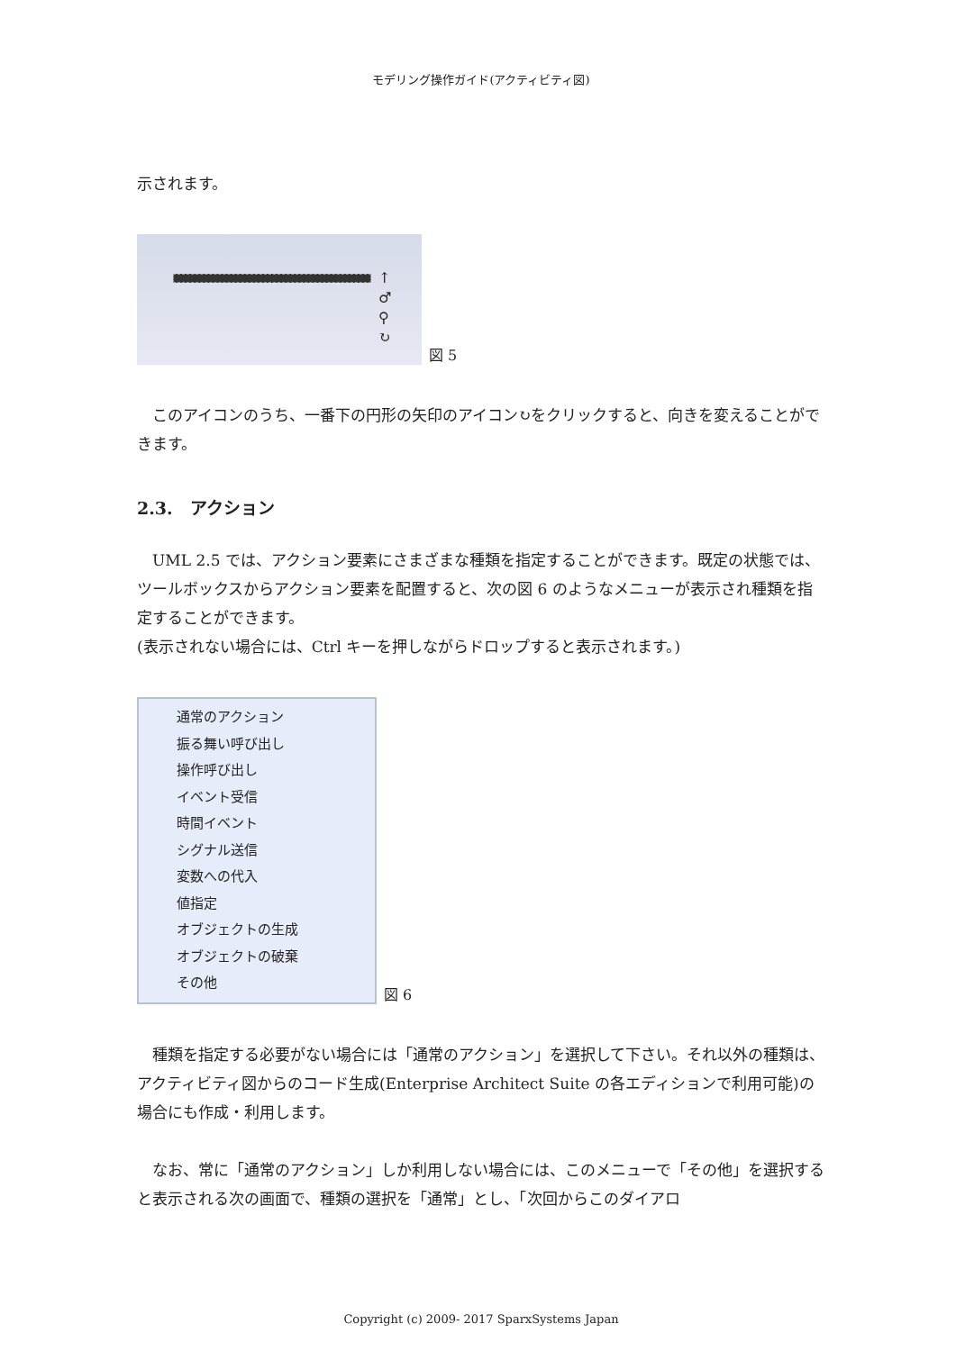モデリング操作ガイド(アクティビティ図)
示されます。
↑
♂
⚲
↻
図 5
　このアイコンのうち、一番下の円形の矢印のアイコン↻をクリックすると、向きを変えることができます。
2.3.　アクション
　UML 2.5 では、アクション要素にさまざまな種類を指定することができます。既定の状態では、ツールボックスからアクション要素を配置すると、次の図 6 のようなメニューが表示され種類を指定することができます。
(表示されない場合には、Ctrl キーを押しながらドロップすると表示されます。)
通常のアクション
振る舞い呼び出し
操作呼び出し
イベント受信
時間イベント
シグナル送信
変数への代入
値指定
オブジェクトの生成
オブジェクトの破棄
その他
図 6
　種類を指定する必要がない場合には「通常のアクション」を選択して下さい。それ以外の種類は、アクティビティ図からのコード生成(Enterprise Architect Suite の各エディションで利用可能)の場合にも作成・利用します。
　なお、常に「通常のアクション」しか利用しない場合には、このメニューで「その他」を選択すると表示される次の画面で、種類の選択を「通常」とし、「次回からこのダイアロ
Copyright (c) 2009- 2017 SparxSystems Japan